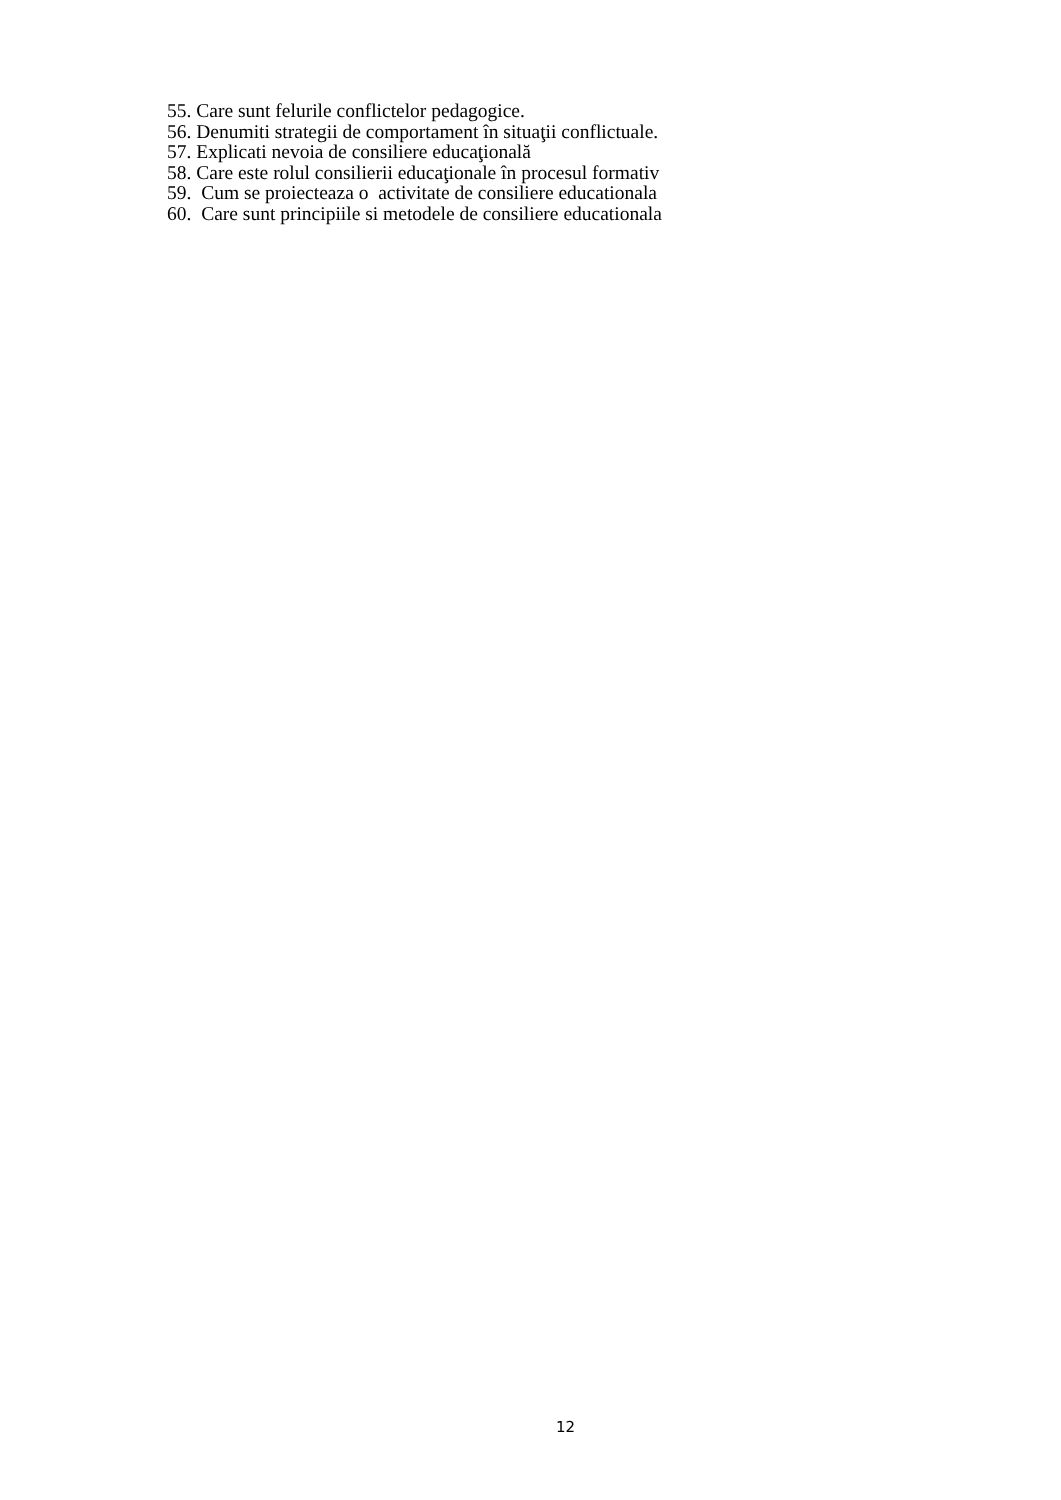55. Care sunt felurile conflictelor pedagogice.
56. Denumiti strategii de comportament în situaţii conflictuale.
57. Explicati nevoia de consiliere educaţională
58. Care este rolul consilierii educaţionale în procesul formativ
59. Cum se proiecteaza o activitate de consiliere educationala
60. Care sunt principiile si metodele de consiliere educationala
12